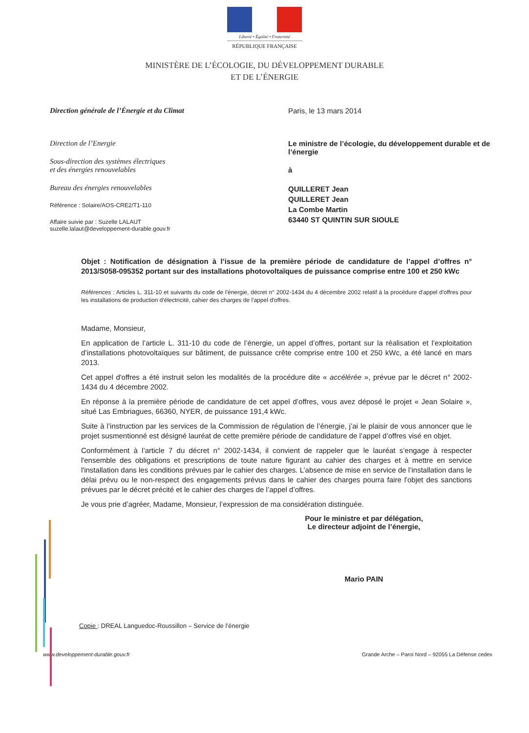Liberté • Égalité • Fraternité
RÉPUBLIQUE FRANÇAISE
MINISTÈRE DE L’ÉCOLOGIE, DU DÉVELOPPEMENT DURABLE
ET DE L’ÉNERGIE
Direction générale de l’Énergie et du Climat
Direction de l’Energie
Sous-direction des systèmes électriques
et des énergies renouvelables
Bureau des énergies renouvelables
Référence : Solaire/AOS-CRE2/T1-110
Affaire suivie par : Suzelle LALAUT
suzelle.lalaut@developpement-durable.gouv.fr
Paris, le 13 mars 2014
Le ministre de l’écologie, du développement durable et de l’énergie
à
QUILLERET Jean
QUILLERET Jean
La Combe Martin
63440 ST QUINTIN SUR SIOULE
Objet : Notification de désignation à l’issue de la première période de candidature de l’appel d’offres n° 2013/S058-095352 portant sur des installations photovoltaïques de puissance comprise entre 100 et 250 kWc
Références : Articles L. 311-10 et suivants du code de l'énergie, décret n° 2002-1434 du 4 décembre 2002 relatif à la procédure d'appel d'offres pour les installations de production d'électricité, cahier des charges de l'appel d'offres.
Madame, Monsieur,
En application de l’article L. 311-10 du code de l’énergie, un appel d’offres, portant sur la réalisation et l’exploitation d’installations photovoltaïques sur bâtiment, de puissance crête comprise entre 100 et 250 kWc, a été lancé en mars 2013.
Cet appel d'offres a été instruit selon les modalités de la procédure dite « accélérée », prévue par le décret n° 2002-1434 du 4 décembre 2002.
En réponse à la première période de candidature de cet appel d’offres, vous avez déposé le projet « Jean Solaire », situé Las Embriagues, 66360, NYER, de puissance 191,4 kWc.
Suite à l’instruction par les services de la Commission de régulation de l’énergie, j’ai le plaisir de vous annoncer que le projet susmentionné est désigné lauréat de cette première période de candidature de l’appel d’offres visé en objet.
Conformément à l’article 7 du décret n° 2002-1434, il convient de rappeler que le lauréat s’engage à respecter l'ensemble des obligations et prescriptions de toute nature figurant au cahier des charges et à mettre en service l'installation dans les conditions prévues par le cahier des charges. L’absence de mise en service de l’installation dans le délai prévu ou le non-respect des engagements prévus dans le cahier des charges pourra faire l'objet des sanctions prévues par le décret précité et le cahier des charges de l’appel d’offres.
Je vous prie d’agréer, Madame, Monsieur, l’expression de ma considération distinguée.
Pour le ministre et par délégation,
Le directeur adjoint de l’énergie,
Mario PAIN
Copie : DREAL Languedoc-Roussillon – Service de l’énergie
www.developpement-durable.gouv.fr Grande Arche – Paroi Nord – 92055 La Défense cedex